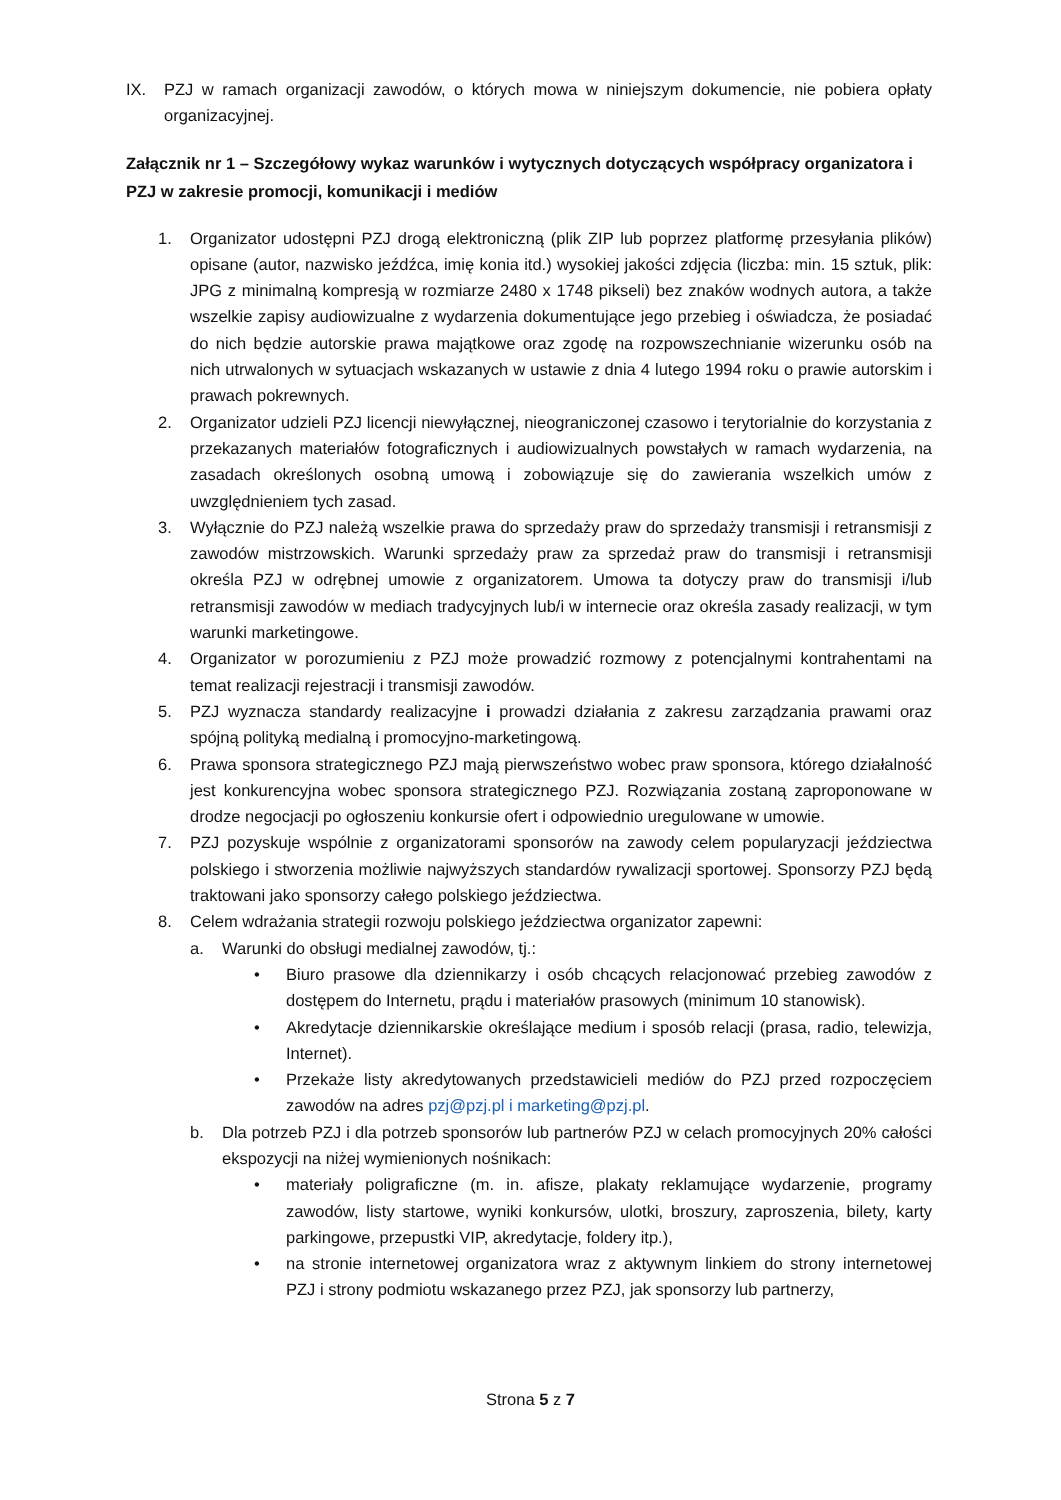IX. PZJ w ramach organizacji zawodów, o których mowa w niniejszym dokumencie, nie pobiera opłaty organizacyjnej.
Załącznik nr 1 – Szczegółowy wykaz warunków i wytycznych dotyczących współpracy organizatora i PZJ w zakresie promocji, komunikacji i mediów
1. Organizator udostępni PZJ drogą elektroniczną (plik ZIP lub poprzez platformę przesyłania plików) opisane (autor, nazwisko jeźdźca, imię konia itd.) wysokiej jakości zdjęcia (liczba: min. 15 sztuk, plik: JPG z minimalną kompresją w rozmiarze 2480 x 1748 pikseli) bez znaków wodnych autora, a także wszelkie zapisy audiowizualne z wydarzenia dokumentujące jego przebieg i oświadcza, że posiadać do nich będzie autorskie prawa majątkowe oraz zgodę na rozpowszechnianie wizerunku osób na nich utrwalonych w sytuacjach wskazanych w ustawie z dnia 4 lutego 1994 roku o prawie autorskim i prawach pokrewnych.
2. Organizator udzieli PZJ licencji niewyłącznej, nieograniczonej czasowo i terytorialnie do korzystania z przekazanych materiałów fotograficznych i audiowizualnych powstałych w ramach wydarzenia, na zasadach określonych osobną umową i zobowiązuje się do zawierania wszelkich umów z uwzględnieniem tych zasad.
3. Wyłącznie do PZJ należą wszelkie prawa do sprzedaży praw do sprzedaży transmisji i retransmisji z zawodów mistrzowskich. Warunki sprzedaży praw za sprzedaż praw do transmisji i retransmisji określa PZJ w odrębnej umowie z organizatorem. Umowa ta dotyczy praw do transmisji i/lub retransmisji zawodów w mediach tradycyjnych lub/i w internecie oraz określa zasady realizacji, w tym warunki marketingowe.
4. Organizator w porozumieniu z PZJ może prowadzić rozmowy z potencjalnymi kontrahentami na temat realizacji rejestracji i transmisji zawodów.
5. PZJ wyznacza standardy realizacyjne i prowadzi działania z zakresu zarządzania prawami oraz spójną polityką medialną i promocyjno-marketingową.
6. Prawa sponsora strategicznego PZJ mają pierwszeństwo wobec praw sponsora, którego działalność jest konkurencyjna wobec sponsora strategicznego PZJ. Rozwiązania zostaną zaproponowane w drodze negocjacji po ogłoszeniu konkursie ofert i odpowiednio uregulowane w umowie.
7. PZJ pozyskuje wspólnie z organizatorami sponsorów na zawody celem popularyzacji jeździectwa polskiego i stworzenia możliwie najwyższych standardów rywalizacji sportowej. Sponsorzy PZJ będą traktowani jako sponsorzy całego polskiego jeździectwa.
8. Celem wdrażania strategii rozwoju polskiego jeździectwa organizator zapewni:
a. Warunki do obsługi medialnej zawodów, tj.:
• Biuro prasowe dla dziennikarzy i osób chcących relacjonować przebieg zawodów z dostępem do Internetu, prądu i materiałów prasowych (minimum 10 stanowisk).
• Akredytacje dziennikarskie określające medium i sposób relacji (prasa, radio, telewizja, Internet).
• Przekaże listy akredytowanych przedstawicieli mediów do PZJ przed rozpoczęciem zawodów na adres pzj@pzj.pl i marketing@pzj.pl.
b. Dla potrzeb PZJ i dla potrzeb sponsorów lub partnerów PZJ w celach promocyjnych 20% całości ekspozycji na niżej wymienionych nośnikach:
• materiały poligraficzne (m. in. afisze, plakaty reklamujące wydarzenie, programy zawodów, listy startowe, wyniki konkursów, ulotki, broszury, zaproszenia, bilety, karty parkingowe, przepustki VIP, akredytacje, foldery itp.),
• na stronie internetowej organizatora wraz z aktywnym linkiem do strony internetowej PZJ i strony podmiotu wskazanego przez PZJ, jak sponsorzy lub partnerzy,
Strona 5 z 7